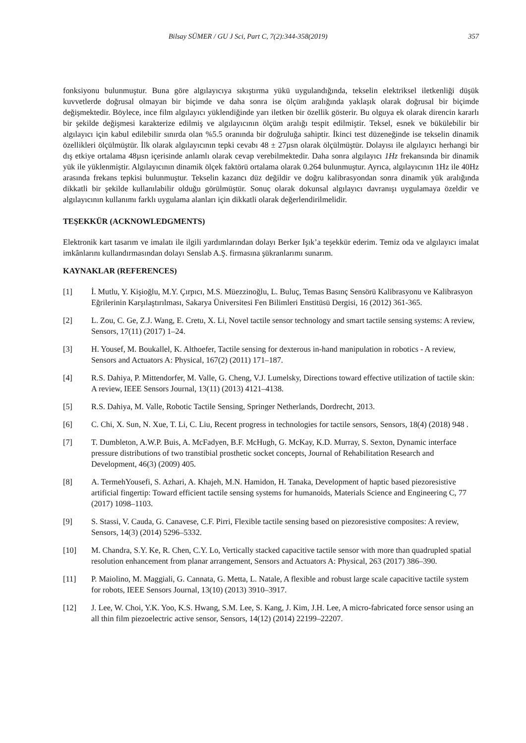Bilsay SÜMER / GU J Sci, Part C, 7(2):344-358(2019) 357
fonksiyonu bulunmuştur. Buna göre algılayıcıya sıkıştırma yükü uygulandığında, tekselin elektriksel iletkenliği düşük kuvvetlerde doğrusal olmayan bir biçimde ve daha sonra ise ölçüm aralığında yaklaşık olarak doğrusal bir biçimde değişmektedir. Böylece, ince film algılayıcı yüklendiğinde yarı iletken bir özellik gösterir. Bu olguya ek olarak direncin kararlı bir şekilde değişmesi karakterize edilmiş ve algılayıcının ölçüm aralığı tespit edilmiştir. Teksel, esnek ve bükülebilir bir algılayıcı için kabul edilebilir sınırda olan %5.5 oranında bir doğruluğa sahiptir. İkinci test düzeneğinde ise tekselin dinamik özellikleri ölçülmüştür. İlk olarak algılayıcının tepki cevabı 48 ± 27µsn olarak ölçülmüştür. Dolayısı ile algılayıcı herhangi bir dış etkiye ortalama 48µsn içerisinde anlamlı olarak cevap verebilmektedir. Daha sonra algılayıcı 1Hz frekansında bir dinamik yük ile yüklenmiştir. Algılayıcının dinamik ölçek faktörü ortalama olarak 0.264 bulunmuştur. Ayrıca, algılayıcının 1Hz ile 40Hz arasında frekans tepkisi bulunmuştur. Tekselin kazancı düz değildir ve doğru kalibrasyondan sonra dinamik yük aralığında dikkatli bir şekilde kullanılabilir olduğu görülmüştür. Sonuç olarak dokunsal algılayıcı davranışı uygulamaya özeldir ve algılayıcının kullanımı farklı uygulama alanları için dikkatli olarak değerlendirilmelidir.
TEŞEKKÜR (ACKNOWLEDGMENTS)
Elektronik kart tasarım ve imalatı ile ilgili yardımlarından dolayı Berker Işık’a teşekkür ederim. Temiz oda ve algılayıcı imalat imkânlarını kullandırmasından dolayı Senslab A.Ş. firmasına şükranlarımı sunarım.
KAYNAKLAR (REFERENCES)
[1] İ. Mutlu, Y. Kişioğlu, M.Y. Çırpıcı, M.S. Müezzinoğlu, L. Buluç, Temas Basınç Sensörü Kalibrasyonu ve Kalibrasyon Eğrilerinin Karşılaştırılması, Sakarya Üniversitesi Fen Bilimleri Enstitüsü Dergisi, 16 (2012) 361-365.
[2] L. Zou, C. Ge, Z.J. Wang, E. Cretu, X. Li, Novel tactile sensor technology and smart tactile sensing systems: A review, Sensors, 17(11) (2017) 1–24.
[3] H. Yousef, M. Boukallel, K. Althoefer, Tactile sensing for dexterous in-hand manipulation in robotics - A review, Sensors and Actuators A: Physical, 167(2) (2011) 171–187.
[4] R.S. Dahiya, P. Mittendorfer, M. Valle, G. Cheng, V.J. Lumelsky, Directions toward effective utilization of tactile skin: A review, IEEE Sensors Journal, 13(11) (2013) 4121–4138.
[5] R.S. Dahiya, M. Valle, Robotic Tactile Sensing, Springer Netherlands, Dordrecht, 2013.
[6] C. Chi, X. Sun, N. Xue, T. Li, C. Liu, Recent progress in technologies for tactile sensors, Sensors, 18(4) (2018) 948 .
[7] T. Dumbleton, A.W.P. Buis, A. McFadyen, B.F. McHugh, G. McKay, K.D. Murray, S. Sexton, Dynamic interface pressure distributions of two transtibial prosthetic socket concepts, Journal of Rehabilitation Research and Development, 46(3) (2009) 405.
[8] A. TermehYousefi, S. Azhari, A. Khajeh, M.N. Hamidon, H. Tanaka, Development of haptic based piezoresistive artificial fingertip: Toward efficient tactile sensing systems for humanoids, Materials Science and Engineering C, 77 (2017) 1098–1103.
[9] S. Stassi, V. Cauda, G. Canavese, C.F. Pirri, Flexible tactile sensing based on piezoresistive composites: A review, Sensors, 14(3) (2014) 5296–5332.
[10] M. Chandra, S.Y. Ke, R. Chen, C.Y. Lo, Vertically stacked capacitive tactile sensor with more than quadrupled spatial resolution enhancement from planar arrangement, Sensors and Actuators A: Physical, 263 (2017) 386–390.
[11] P. Maiolino, M. Maggiali, G. Cannata, G. Metta, L. Natale, A flexible and robust large scale capacitive tactile system for robots, IEEE Sensors Journal, 13(10) (2013) 3910–3917.
[12] J. Lee, W. Choi, Y.K. Yoo, K.S. Hwang, S.M. Lee, S. Kang, J. Kim, J.H. Lee, A micro-fabricated force sensor using an all thin film piezoelectric active sensor, Sensors, 14(12) (2014) 22199–22207.